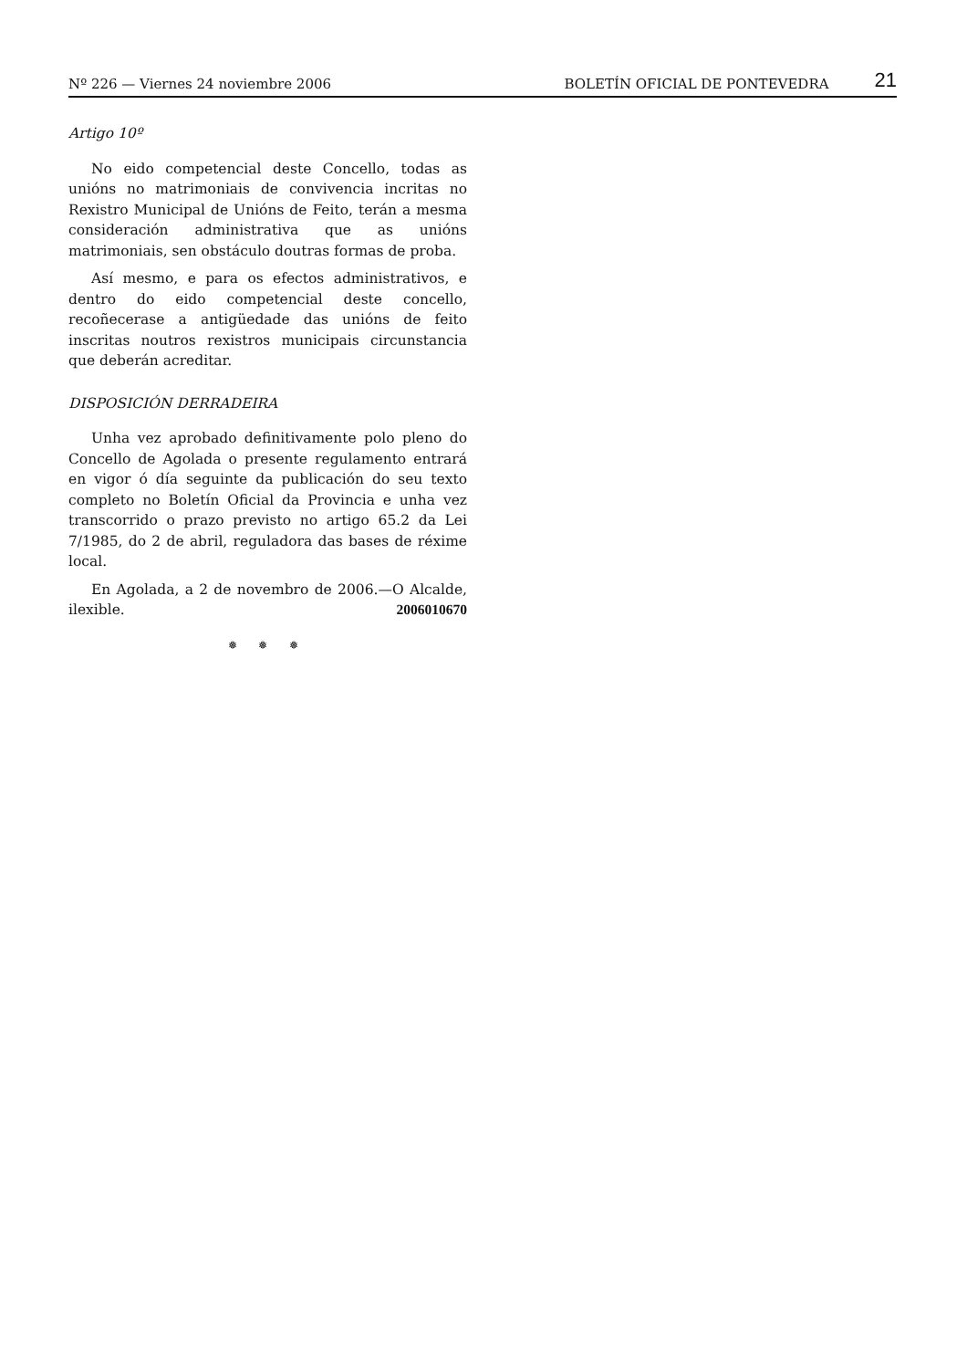Nº 226 — Viernes 24 noviembre 2006 BOLETÍN OFICIAL DE PONTEVEDRA 21
Artigo 10º
No eido competencial deste Concello, todas as unións no matrimoniais de convivencia incritas no Rexistro Municipal de Unións de Feito, terán a mesma consideración administrativa que as unións matrimoniais, sen obstáculo doutras formas de proba.
Así mesmo, e para os efectos administrativos, e dentro do eido competencial deste concello, recoñecerase a antigüedade das unións de feito inscritas noutros rexistros municipais circunstancia que deberán acreditar.
DISPOSICIÓN DERRADEIRA
Unha vez aprobado definitivamente polo pleno do Concello de Agolada o presente regulamento entrará en vigor ó día seguinte da publicación do seu texto completo no Boletín Oficial da Provincia e unha vez transcorrido o prazo previsto no artigo 65.2 da Lei 7/1985, do 2 de abril, reguladora das bases de réxime local.
En Agolada, a 2 de novembro de 2006.—O Alcalde, ilexible. 2006010670
❅ ❅ ❅